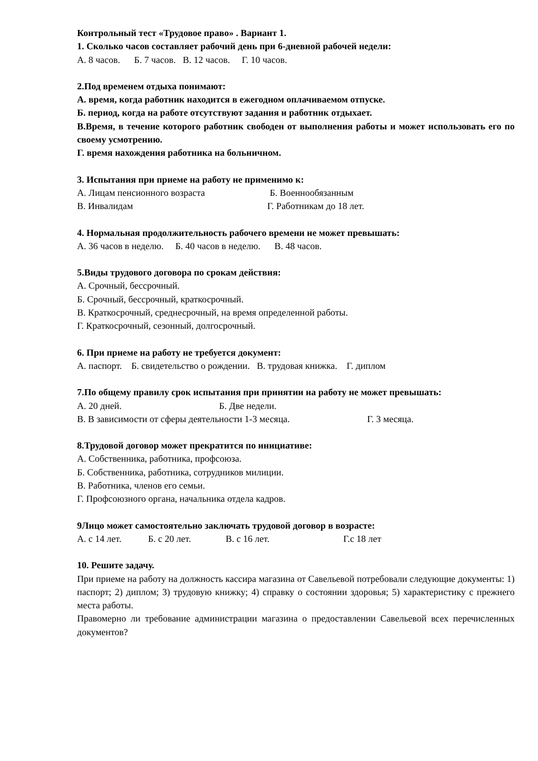Контрольный тест «Трудовое право» . Вариант 1.
1. Сколько часов составляет рабочий день при 6-дневной рабочей недели:
А. 8 часов. Б. 7 часов. В. 12 часов. Г. 10 часов.
2.Под временем отдыха понимают:
А. время, когда работник находится в ежегодном оплачиваемом отпуске.
Б. период, когда на работе отсутствуют задания и работник отдыхает.
В.Время, в течение которого работник свободен от выполнения работы и может использовать его по своему усмотрению.
Г. время нахождения работника на больничном.
3. Испытания при приеме на работу не применимо к:
А. Лицам пенсионного возраста Б. Военнообязанным
В. Инвалидам Г. Работникам до 18 лет.
4. Нормальная продолжительность рабочего времени не может превышать:
А. 36 часов в неделю. Б. 40 часов в неделю. В. 48 часов.
5.Виды трудового договора по срокам действия:
А. Срочный, бессрочный.
Б. Срочный, бессрочный, краткосрочный.
В. Краткосрочный, среднесрочный, на время определенной работы.
Г. Краткосрочный, сезонный, долгосрочный.
6. При приеме на работу не требуется документ:
А. паспорт. Б. свидетельство о рождении. В. трудовая книжка. Г. диплом
7.По общему правилу срок испытания при принятии на работу не может превышать:
А. 20 дней. Б. Две недели.
В. В зависимости от сферы деятельности 1-3 месяца. Г. 3 месяца.
8.Трудовой договор может прекратится по инициативе:
А. Собственника, работника, профсоюза.
Б. Собственника, работника, сотрудников милиции.
В. Работника, членов его семьи.
Г. Профсоюзного органа, начальника отдела кадров.
9Лицо может самостоятельно заключать трудовой договор в возрасте:
А. с 14 лет. Б. с 20 лет. В. с 16 лет. Г.с 18 лет
10. Решите задачу.
При приеме на работу на должность кассира магазина от Савельевой потребовали следующие документы: 1) паспорт; 2) диплом; 3) трудовую книжку; 4) справку о состоянии здоровья; 5) характеристику с прежнего места работы.
Правомерно ли требование администрации магазина о предоставлении Савельевой всех перечисленных документов?